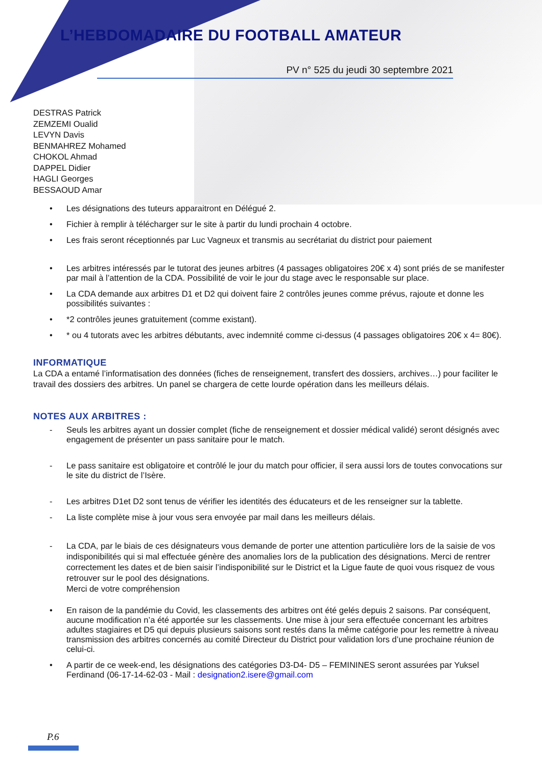L’HEBDOMADAIRE DU FOOTBALL AMATEUR
PV n° 525 du jeudi 30 septembre 2021
DESTRAS Patrick
ZEMZEMI Oualid
LEVYN Davis
BENMAHREZ Mohamed
CHOKOL Ahmad
DAPPEL Didier
HAGLI Georges
BESSAOUD Amar
• Les désignations des tuteurs apparaitront en Délégué 2.
• Fichier à remplir à télécharger sur le site à partir du lundi prochain 4 octobre.
• Les frais seront réceptionnés par Luc Vagneux et transmis au secrétariat du district pour paiement
• Les arbitres intéressés par le tutorat des jeunes arbitres (4 passages obligatoires 20€ x 4) sont priés de se manifester par mail à l’attention de la CDA. Possibilité de voir le jour du stage avec le responsable sur place.
• La CDA demande aux arbitres D1 et D2 qui doivent faire 2 contrôles jeunes comme prévus, rajoute et donne les possibilités suivantes :
• *2 contrôles jeunes gratuitement (comme existant).
• * ou 4 tutorats avec les arbitres débutants, avec indemnité comme ci-dessus (4 passages obligatoires 20€ x 4= 80€).
INFORMATIQUE
La CDA a entamé l’informatisation des données (fiches de renseignement, transfert des dossiers, archives…) pour faciliter le travail des dossiers des arbitres. Un panel se chargera de cette lourde opération dans les meilleurs délais.
NOTES AUX ARBITRES :
- Seuls les arbitres ayant un dossier complet (fiche de renseignement et dossier médical validé) seront désignés avec engagement de présenter un pass sanitaire pour le match.
- Le pass sanitaire est obligatoire et contrôlé le jour du match pour officier, il sera aussi lors de toutes convocations sur le site du district de l’Isère.
- Les arbitres D1et D2 sont tenus de vérifier les identités des éducateurs et de les renseigner sur la tablette.
- La liste complète mise à jour vous sera envoyée par mail dans les meilleurs délais.
- La CDA, par le biais de ces désignateurs vous demande de porter une attention particulière lors de la saisie de vos indisponibilités qui si mal effectuée génère des anomalies lors de la publication des désignations. Merci de rentrer correctement les dates et de bien saisir l’indisponibilité sur le District et la Ligue faute de quoi vous risquez de vous retrouver sur le pool des désignations.
Merci de votre compréhension
• En raison de la pandémie du Covid, les classements des arbitres ont été gelés depuis 2 saisons. Par conséquent, aucune modification n’a été apportée sur les classements. Une mise à jour sera effectuée concernant les arbitres adultes stagiaires et D5 qui depuis plusieurs saisons sont restés dans la même catégorie pour les remettre à niveau transmission des arbitres concernés au comité Directeur du District pour validation lors d’une prochaine réunion de celui-ci.
• A partir de ce week-end, les désignations des catégories D3-D4- D5 – FEMININES seront assurées par Yuksel Ferdinand (06-17-14-62-03 - Mail : designation2.isere@gmail.com
P.6